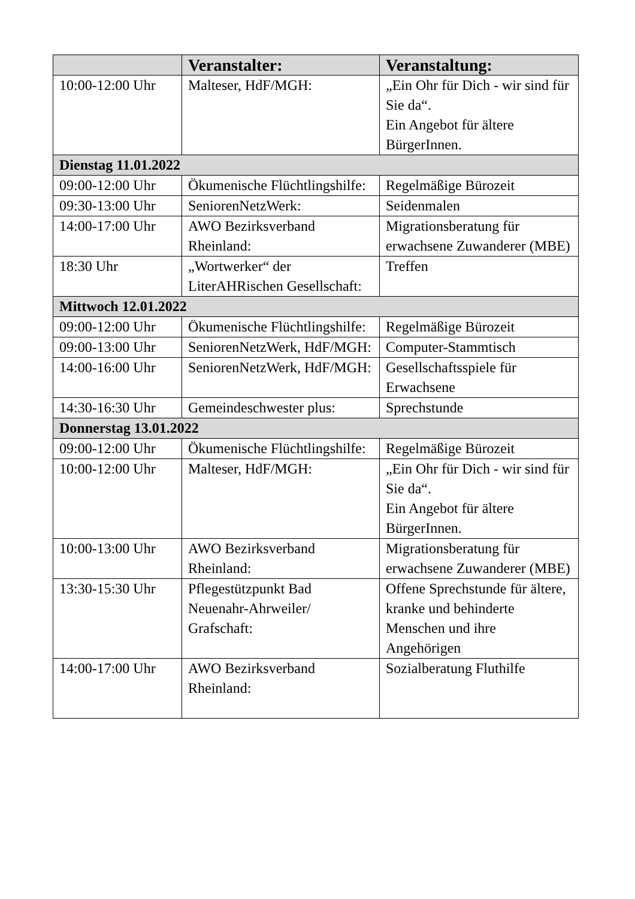| | Veranstalter: | Veranstaltung: |
| --- | --- | --- |
| 10:00-12:00 Uhr | Malteser, HdF/MGH: | „Ein Ohr für Dich - wir sind für Sie da“. Ein Angebot für ältere BürgerInnen. |
| Dienstag 11.01.2022 | | |
| 09:00-12:00 Uhr | Ökumenische Flüchtlingshilfe: | Regelmäßige Bürozeit |
| 09:30-13:00 Uhr | SeniorenNetzWerk: | Seidenmalen |
| 14:00-17:00 Uhr | AWO Bezirksverband Rheinland: | Migrationsberatung für erwachsene Zuwanderer (MBE) |
| 18:30 Uhr | „Wortwerker“ der LiterAHRischen Gesellschaft: | Treffen |
| Mittwoch 12.01.2022 | | |
| 09:00-12:00 Uhr | Ökumenische Flüchtlingshilfe: | Regelmäßige Bürozeit |
| 09:00-13:00 Uhr | SeniorenNetzWerk, HdF/MGH: | Computer-Stammtisch |
| 14:00-16:00 Uhr | SeniorenNetzWerk, HdF/MGH: | Gesellschaftsspiele für Erwachsene |
| 14:30-16:30 Uhr | Gemeindeschwester plus: | Sprechstunde |
| Donnerstag 13.01.2022 | | |
| 09:00-12:00 Uhr | Ökumenische Flüchtlingshilfe: | Regelmäßige Bürozeit |
| 10:00-12:00 Uhr | Malteser, HdF/MGH: | „Ein Ohr für Dich - wir sind für Sie da“. Ein Angebot für ältere BürgerInnen. |
| 10:00-13:00 Uhr | AWO Bezirksverband Rheinland: | Migrationsberatung für erwachsene Zuwanderer (MBE) |
| 13:30-15:30 Uhr | Pflegestützpunkt Bad Neuenahr-Ahrweiler/ Grafschaft: | Offene Sprechstunde für ältere, kranke und behinderte Menschen und ihre Angehörigen |
| 14:00-17:00 Uhr | AWO Bezirksverband Rheinland: | Sozialberatung Fluthilfe |